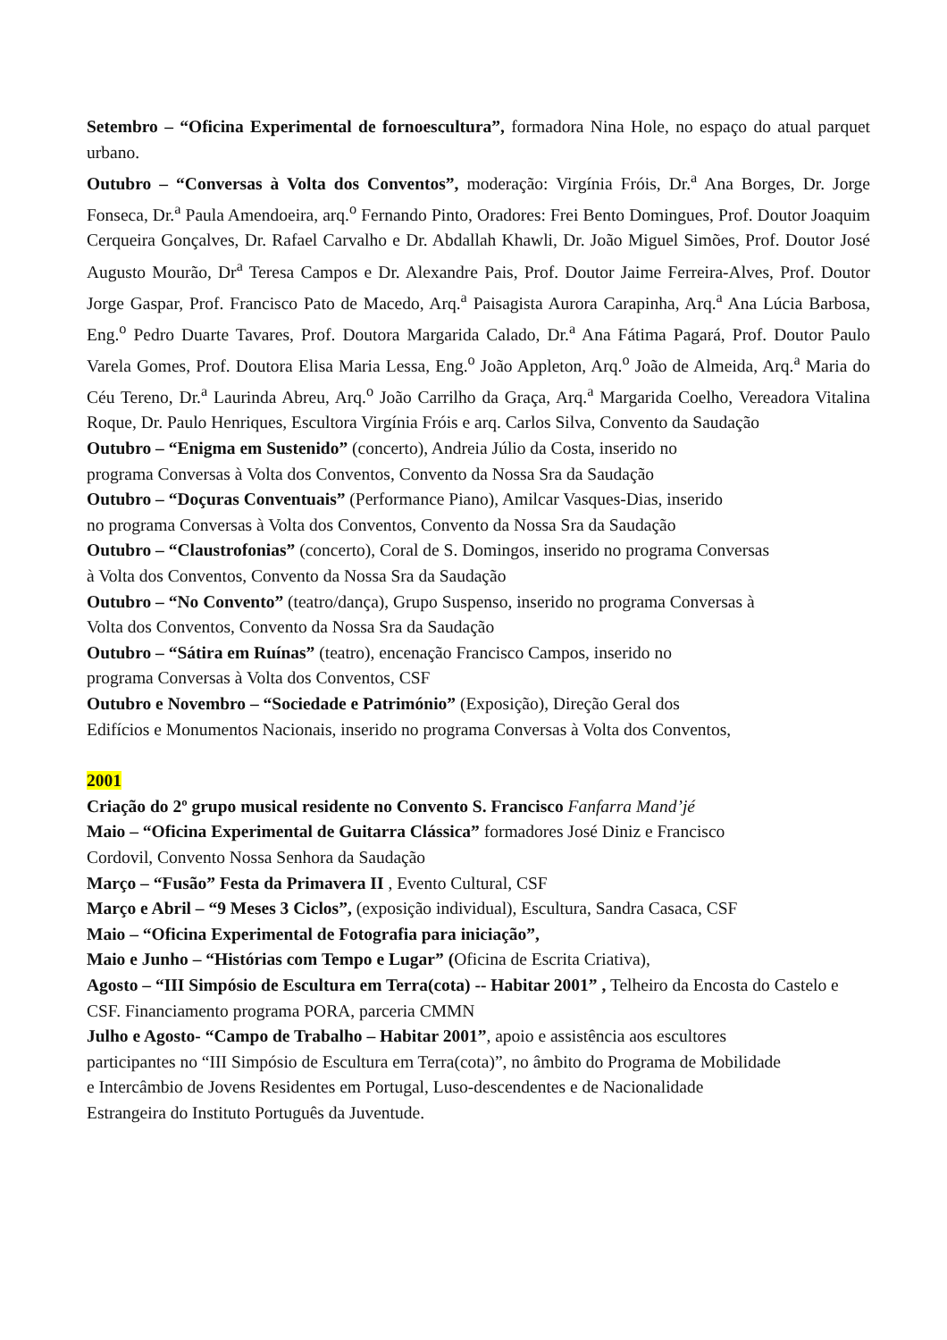Setembro – “Oficina Experimental de fornoescultura”, formadora Nina Hole, no espaço do atual parquet urbano.
Outubro – “Conversas à Volta dos Conventos”, moderação: Virgínia Fróis, Dr.<sup>a</sup> Ana Borges, Dr. Jorge Fonseca, Dr.<sup>a</sup> Paula Amendoeira, arq.<sup>o</sup> Fernando Pinto, Oradores: Frei Bento Domingues, Prof. Doutor Joaquim Cerqueira Gonçalves, Dr. Rafael Carvalho e Dr. Abdallah Khawli, Dr. João Miguel Simões, Prof. Doutor José Augusto Mourão, Dr<sup>a</sup> Teresa Campos e Dr. Alexandre Pais, Prof. Doutor Jaime Ferreira-Alves, Prof. Doutor Jorge Gaspar, Prof. Francisco Pato de Macedo, Arq.<sup>a</sup> Paisagista Aurora Carapinha, Arq.<sup>a</sup> Ana Lúcia Barbosa, Eng.<sup>o</sup> Pedro Duarte Tavares, Prof. Doutora Margarida Calado, Dr.<sup>a</sup> Ana Fátima Pagará, Prof. Doutor Paulo Varela Gomes, Prof. Doutora Elisa Maria Lessa, Eng.<sup>o</sup> João Appleton, Arq.<sup>o</sup> João de Almeida, Arq.<sup>a</sup> Maria do Céu Tereno, Dr.<sup>a</sup> Laurinda Abreu, Arq.<sup>o</sup> João Carrilho da Graça, Arq.<sup>a</sup> Margarida Coelho, Vereadora Vitalina Roque, Dr. Paulo Henriques, Escultora Virgínia Fróis e arq. Carlos Silva, Convento da Saudação
Outubro – “Enigma em Sustenido” (concerto), Andreia Júlio da Costa, inserido no
programa Conversas à Volta dos Conventos, Convento da Nossa Sra da Saudação
Outubro – “Doçuras Conventuais” (Performance Piano), Amilcar Vasques-Dias, inserido
no programa Conversas à Volta dos Conventos, Convento da Nossa Sra da Saudação
Outubro – “Claustrofonias” (concerto), Coral de S. Domingos, inserido no programa Conversas
à Volta dos Conventos, Convento da Nossa Sra da Saudação
Outubro – “No Convento” (teatro/dança), Grupo Suspenso, inserido no programa Conversas à
Volta dos Conventos, Convento da Nossa Sra da Saudação
Outubro – “Sátira em Ruínas” (teatro), encenação Francisco Campos, inserido no
programa Conversas à Volta dos Conventos, CSF
Outubro e Novembro – “Sociedade e Património” (Exposição), Direção Geral dos
Edifícios e Monumentos Nacionais, inserido no programa Conversas à Volta dos Conventos,
2001
Criação do 2º grupo musical residente no Convento S. Francisco Fanfarra Mand’jé
Maio – “Oficina Experimental de Guitarra Clássica” formadores José Diniz e Francisco
Cordovil, Convento Nossa Senhora da Saudação
Março – “Fusão” Festa da Primavera II , Evento Cultural, CSF
Março e Abril – “9 Meses 3 Ciclos”, (exposição individual), Escultura, Sandra Casaca, CSF
Maio – “Oficina Experimental de Fotografia para iniciação”,
Maio e Junho – “Histórias com Tempo e Lugar” (Oficina de Escrita Criativa),
Agosto – “III Simpósio de Escultura em Terra(cota) -- Habitar 2001” , Telheiro da Encosta do Castelo e CSF. Financiamento programa PORA, parceria CMMN
Julho e Agosto- “Campo de Trabalho – Habitar 2001”, apoio e assistência aos escultores
participantes no “III Simpósio de Escultura em Terra(cota)”, no âmbito do Programa de Mobilidade
e Intercâmbio de Jovens Residentes em Portugal, Luso-descendentes e de Nacionalidade
Estrangeira do Instituto Português da Juventude.